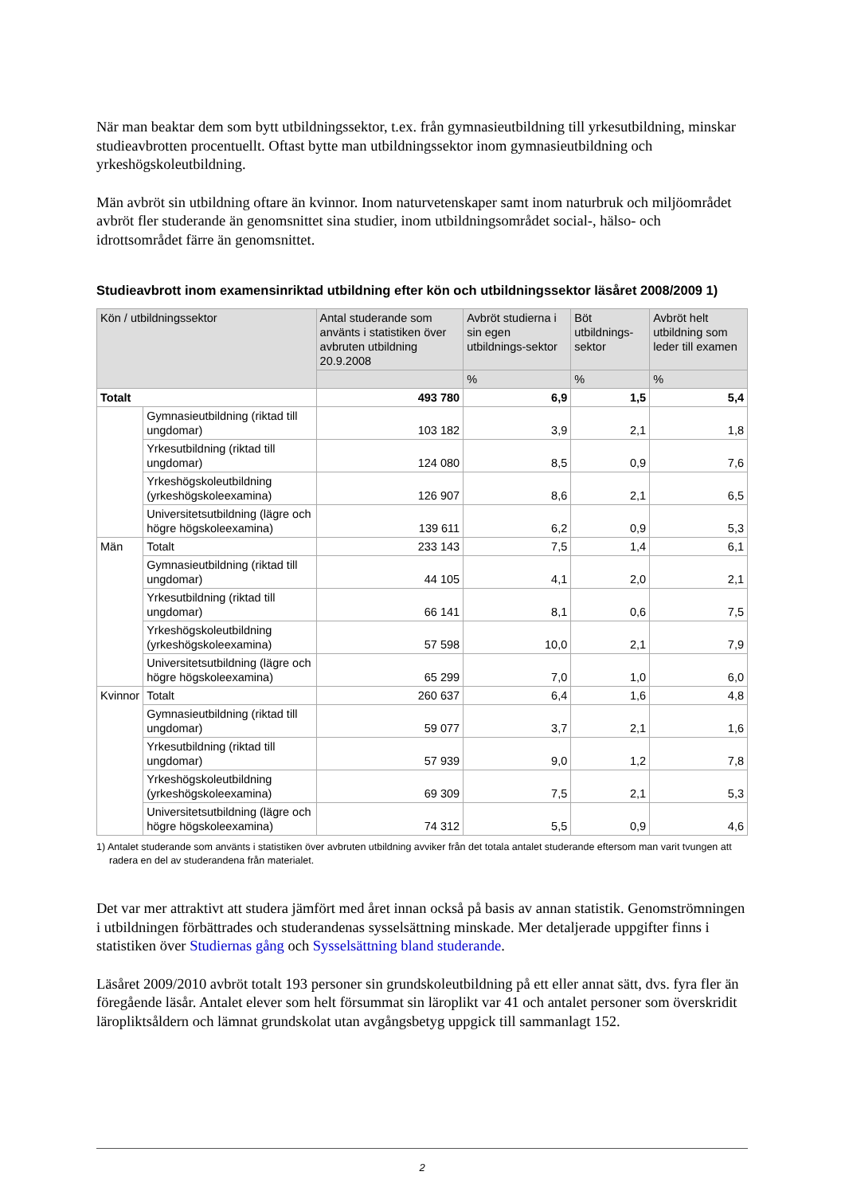När man beaktar dem som bytt utbildningssektor, t.ex. från gymnasieutbildning till yrkesutbildning, minskar studieavbrotten procentuellt. Oftast bytte man utbildningssektor inom gymnasieutbildning och yrkeshögskoleutbildning.
Män avbröt sin utbildning oftare än kvinnor. Inom naturvetenskaper samt inom naturbruk och miljöområdet avbröt fler studerande än genomsnittet sina studier, inom utbildningsområdet social-, hälso- och idrottsområdet färre än genomsnittet.
Studieavbrott inom examensinriktad utbildning efter kön och utbildningssektor läsåret 2008/2009 1)
| Kön / utbildningssektor | | Antal studerande som använts i statistiken över avbruten utbildning 20.9.2008 | Avbröt studierna i sin egen utbildnings-sektor | Böt utbildnings-sektor | Avbröt helt utbildning som leder till examen |
| --- | --- | --- | --- | --- | --- |
| | | | % | % | % |
| Totalt | | 493 780 | 6,9 | 1,5 | 5,4 |
| | Gymnasieutbildning (riktad till ungdomar) | 103 182 | 3,9 | 2,1 | 1,8 |
| | Yrkesutbildning (riktad till ungdomar) | 124 080 | 8,5 | 0,9 | 7,6 |
| | Yrkeshögskoleutbildning (yrkeshögskoleexamina) | 126 907 | 8,6 | 2,1 | 6,5 |
| | Universitetsutbildning (lägre och högre högskoleexamina) | 139 611 | 6,2 | 0,9 | 5,3 |
| Män | Totalt | 233 143 | 7,5 | 1,4 | 6,1 |
| | Gymnasieutbildning (riktad till ungdomar) | 44 105 | 4,1 | 2,0 | 2,1 |
| | Yrkesutbildning (riktad till ungdomar) | 66 141 | 8,1 | 0,6 | 7,5 |
| | Yrkeshögskoleutbildning (yrkeshögskoleexamina) | 57 598 | 10,0 | 2,1 | 7,9 |
| | Universitetsutbildning (lägre och högre högskoleexamina) | 65 299 | 7,0 | 1,0 | 6,0 |
| Kvinnor | Totalt | 260 637 | 6,4 | 1,6 | 4,8 |
| | Gymnasieutbildning (riktad till ungdomar) | 59 077 | 3,7 | 2,1 | 1,6 |
| | Yrkesutbildning (riktad till ungdomar) | 57 939 | 9,0 | 1,2 | 7,8 |
| | Yrkeshögskoleutbildning (yrkeshögskoleexamina) | 69 309 | 7,5 | 2,1 | 5,3 |
| | Universitetsutbildning (lägre och högre högskoleexamina) | 74 312 | 5,5 | 0,9 | 4,6 |
1) Antalet studerande som använts i statistiken över avbruten utbildning avviker från det totala antalet studerande eftersom man varit tvungen att radera en del av studerandena från materialet.
Det var mer attraktivt att studera jämfört med året innan också på basis av annan statistik. Genomströmningen i utbildningen förbättrades och studerandenas sysselsättning minskade. Mer detaljerade uppgifter finns i statistiken över Studiernas gång och Sysselsättning bland studerande.
Läsåret 2009/2010 avbröt totalt 193 personer sin grundskoleutbildning på ett eller annat sätt, dvs. fyra fler än föregående läsår. Antalet elever som helt försummat sin läroplikt var 41 och antalet personer som överskridit läropliktsåldern och lämnat grundskolat utan avgångsbetyg uppgick till sammanlagt 152.
2